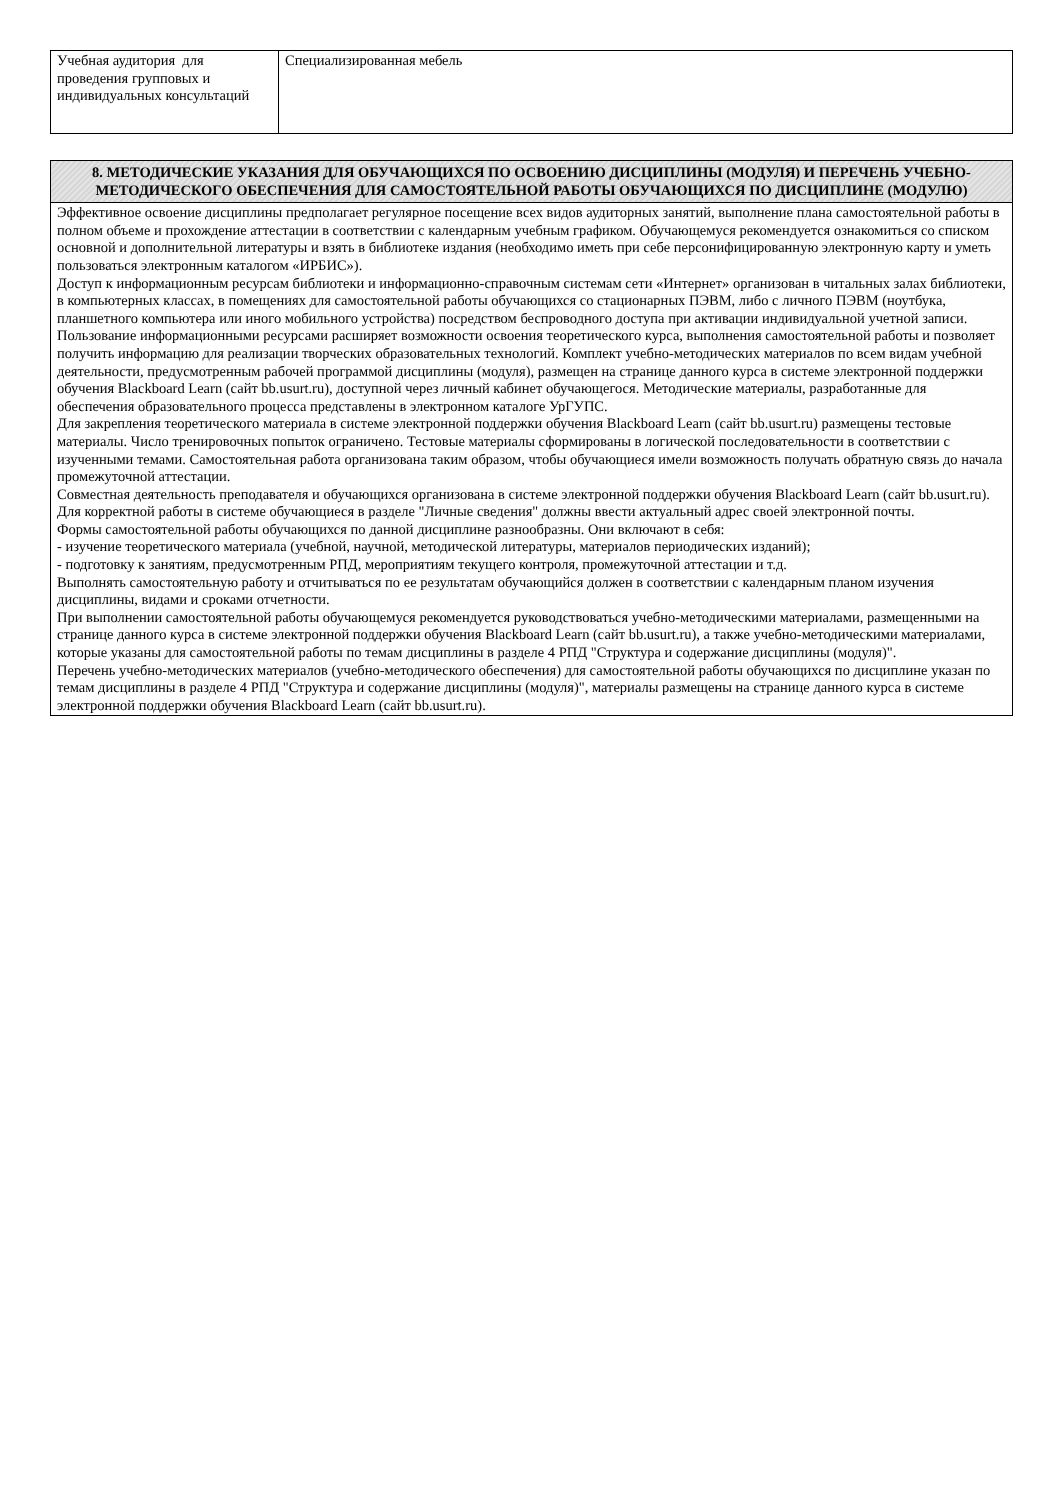| Учебная аудитория для проведения групповых и индивидуальных консультаций | Специализированная мебель |
| 8. МЕТОДИЧЕСКИЕ УКАЗАНИЯ ДЛЯ ОБУЧАЮЩИХСЯ ПО ОСВОЕНИЮ ДИСЦИПЛИНЫ (МОДУЛЯ) И ПЕРЕЧЕНЬ УЧЕБНО-МЕТОДИЧЕСКОГО ОБЕСПЕЧЕНИЯ ДЛЯ САМОСТОЯТЕЛЬНОЙ РАБОТЫ ОБУЧАЮЩИХСЯ ПО ДИСЦИПЛИНЕ (МОДУЛЮ) |
| --- |
| Эффективное освоение дисциплины предполагает регулярное посещение всех видов аудиторных занятий, выполнение плана самостоятельной работы в полном объеме и прохождение аттестации в соответствии с календарным учебным графиком. Обучающемуся рекомендуется ознакомиться со списком основной и дополнительной литературы и взять в библиотеке издания (необходимо иметь при себе персонифицированную электронную карту и уметь пользоваться электронным каталогом «ИРБИС»). Доступ к информационным ресурсам библиотеки и информационно-справочным системам сети «Интернет» организован в читальных залах библиотеки, в компьютерных классах, в помещениях для самостоятельной работы обучающихся со стационарных ПЭВМ, либо с личного ПЭВМ (ноутбука, планшетного компьютера или иного мобильного устройства) посредством беспроводного доступа при активации индивидуальной учетной записи. Пользование информационными ресурсами расширяет возможности освоения теоретического курса, выполнения самостоятельной работы и позволяет получить информацию для реализации творческих образовательных технологий. Комплект учебно-методических материалов по всем видам учебной деятельности, предусмотренным рабочей программой дисциплины (модуля), размещен на странице данного курса в системе электронной поддержки обучения Blackboard Learn (сайт bb.usurt.ru), доступной через личный кабинет обучающегося. Методические материалы, разработанные для обеспечения образовательного процесса представлены в электронном каталоге УрГУПС. Для закрепления теоретического материала в системе электронной поддержки обучения Blackboard Learn (сайт bb.usurt.ru) размещены тестовые материалы. Число тренировочных попыток ограничено. Тестовые материалы сформированы в логической последовательности в соответствии с изученными темами. Самостоятельная работа организована таким образом, чтобы обучающиеся имели возможность получать обратную связь до начала промежуточной аттестации. Совместная деятельность преподавателя и обучающихся организована в системе электронной поддержки обучения Blackboard Learn (сайт bb.usurt.ru). Для корректной работы в системе обучающиеся в разделе "Личные сведения" должны ввести актуальный адрес своей электронной почты. Формы самостоятельной работы обучающихся по данной дисциплине разнообразны. Они включают в себя: - изучение теоретического материала (учебной, научной, методической литературы, материалов периодических изданий); - подготовку к занятиям, предусмотренным РПД, мероприятиям текущего контроля, промежуточной аттестации и т.д. Выполнять самостоятельную работу и отчитываться по ее результатам обучающийся должен в соответствии с календарным планом изучения дисциплины, видами и сроками отчетности. При выполнении самостоятельной работы обучающемуся рекомендуется руководствоваться учебно-методическими материалами, размещенными на странице данного курса в системе электронной поддержки обучения Blackboard Learn (сайт bb.usurt.ru), а также учебно-методическими материалами, которые указаны для самостоятельной работы по темам дисциплины в разделе 4 РПД "Структура и содержание дисциплины (модуля)". Перечень учебно-методических материалов (учебно-методического обеспечения) для самостоятельной работы обучающихся по дисциплине указан по темам дисциплины в разделе 4 РПД "Структура и содержание дисциплины (модуля)", материалы размещены на странице данного курса в системе электронной поддержки обучения Blackboard Learn (сайт bb.usurt.ru). |